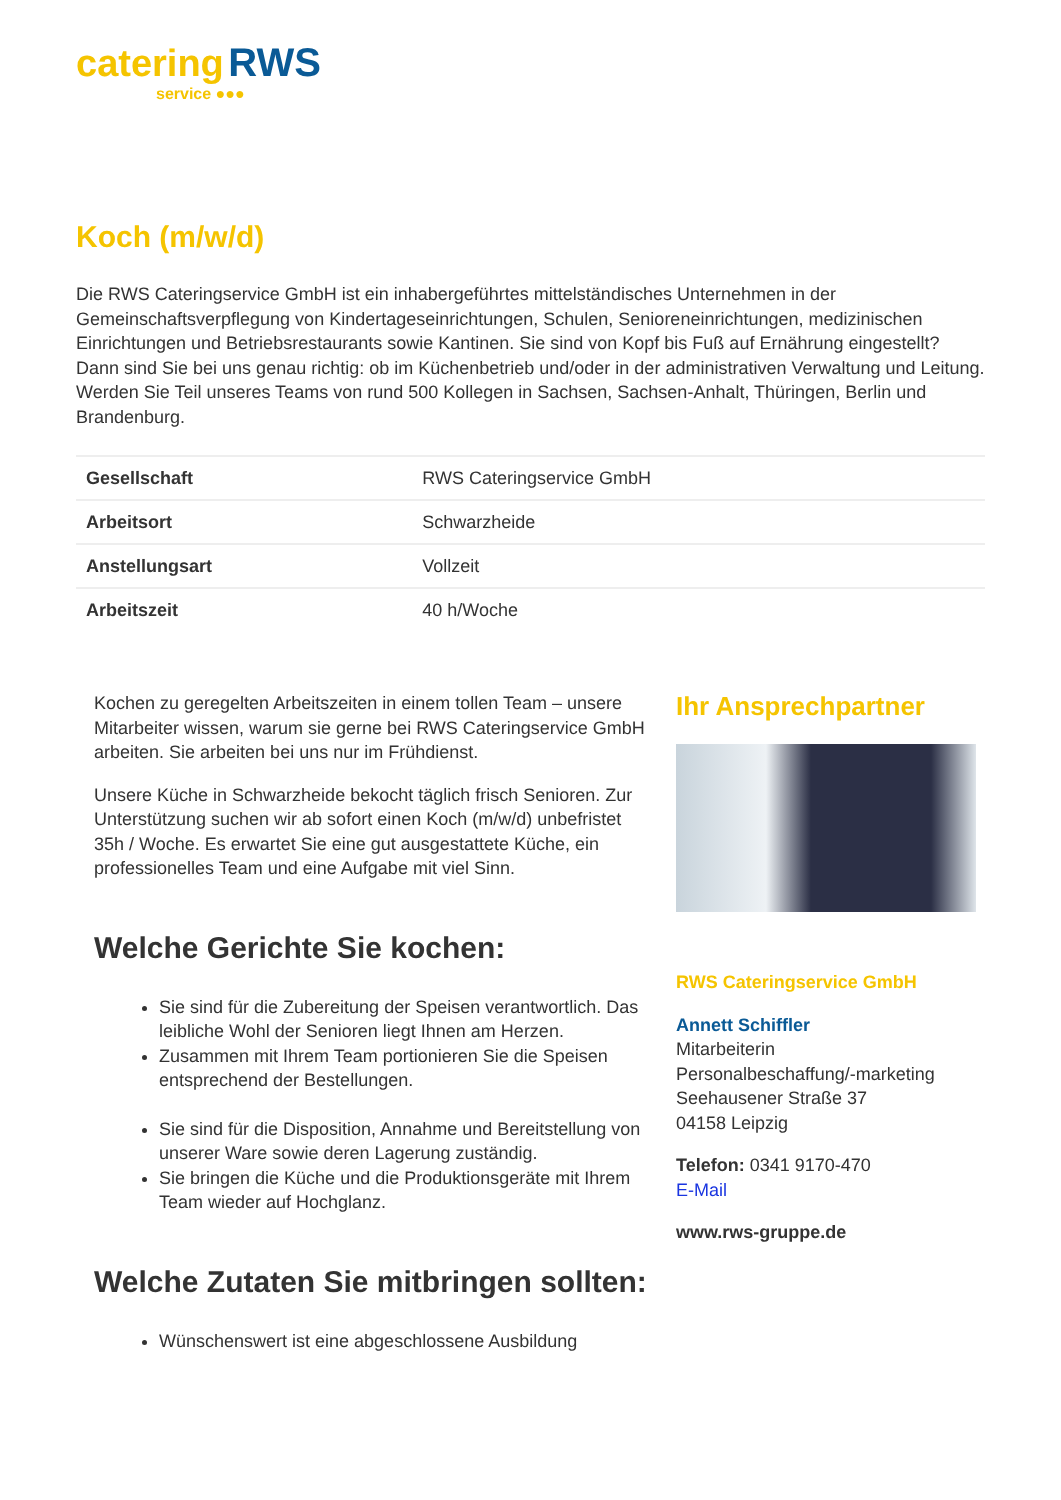catering RWS
service ●●●
Koch (m/w/d)
Die RWS Cateringservice GmbH ist ein inhabergeführtes mittelständisches Unternehmen in der Gemeinschaftsverpflegung von Kindertageseinrichtungen, Schulen, Senioreneinrichtungen, medizinischen Einrichtungen und Betriebsrestaurants sowie Kantinen. Sie sind von Kopf bis Fuß auf Ernährung eingestellt? Dann sind Sie bei uns genau richtig: ob im Küchenbetrieb und/oder in der administrativen Verwaltung und Leitung. Werden Sie Teil unseres Teams von rund 500 Kollegen in Sachsen, Sachsen-Anhalt, Thüringen, Berlin und Brandenburg.
| Gesellschaft | RWS Cateringservice GmbH |
| Arbeitsort | Schwarzheide |
| Anstellungsart | Vollzeit |
| Arbeitszeit | 40 h/Woche |
Kochen zu geregelten Arbeitszeiten in einem tollen Team – unsere Mitarbeiter wissen, warum sie gerne bei RWS Cateringservice GmbH arbeiten. Sie arbeiten bei uns nur im Frühdienst.
Unsere Küche in Schwarzheide bekocht täglich frisch Senioren. Zur Unterstützung suchen wir ab sofort einen Koch (m/w/d) unbefristet 35h / Woche. Es erwartet Sie eine gut ausgestattete Küche, ein professionelles Team und eine Aufgabe mit viel Sinn.
Welche Gerichte Sie kochen:
Sie sind für die Zubereitung der Speisen verantwortlich. Das leibliche Wohl der Senioren liegt Ihnen am Herzen.
Zusammen mit Ihrem Team portionieren Sie die Speisen entsprechend der Bestellungen.
Sie sind für die Disposition, Annahme und Bereitstellung von unserer Ware sowie deren Lagerung zuständig.
Sie bringen die Küche und die Produktionsgeräte mit Ihrem Team wieder auf Hochglanz.
Welche Zutaten Sie mitbringen sollten:
Wünschenswert ist eine abgeschlossene Ausbildung
Ihr Ansprechpartner
RWS Cateringservice GmbH
Annett Schiffler
Mitarbeiterin
Personalbeschaffung/-marketing
Seehausener Straße 37
04158 Leipzig
Telefon: 0341 9170-470
E-Mail
www.rws-gruppe.de